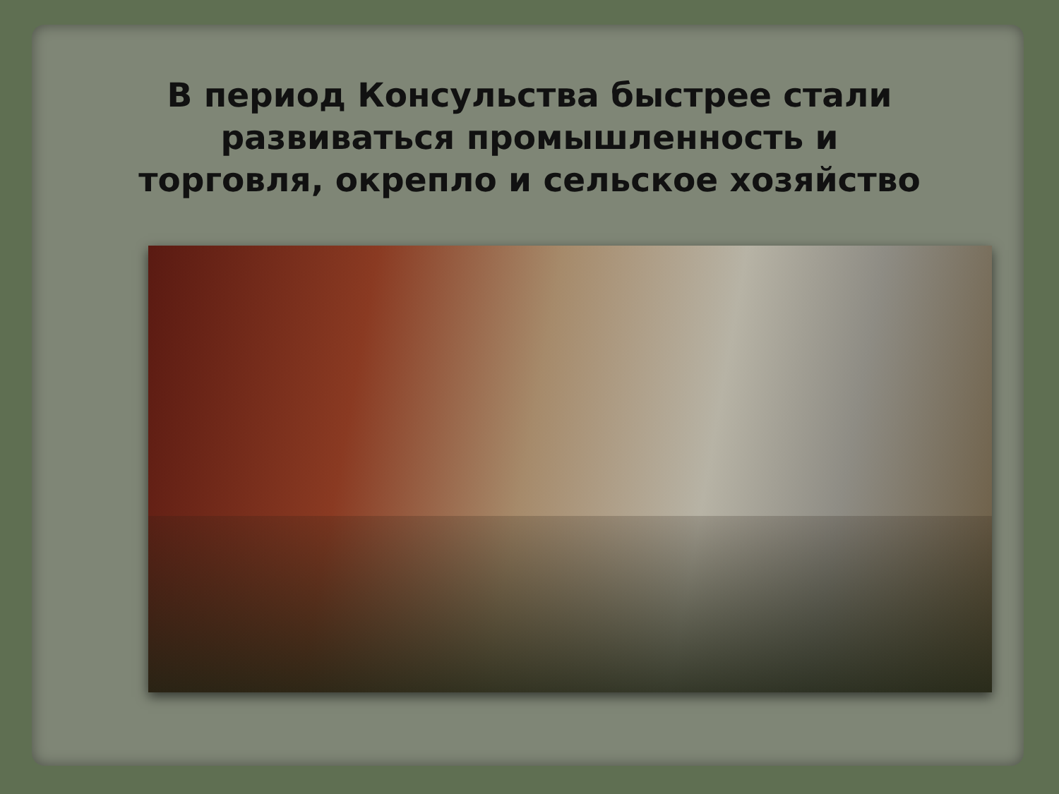В период Консульства быстрее стали развиваться промышленность и торговля, окрепло и сельское хозяйство